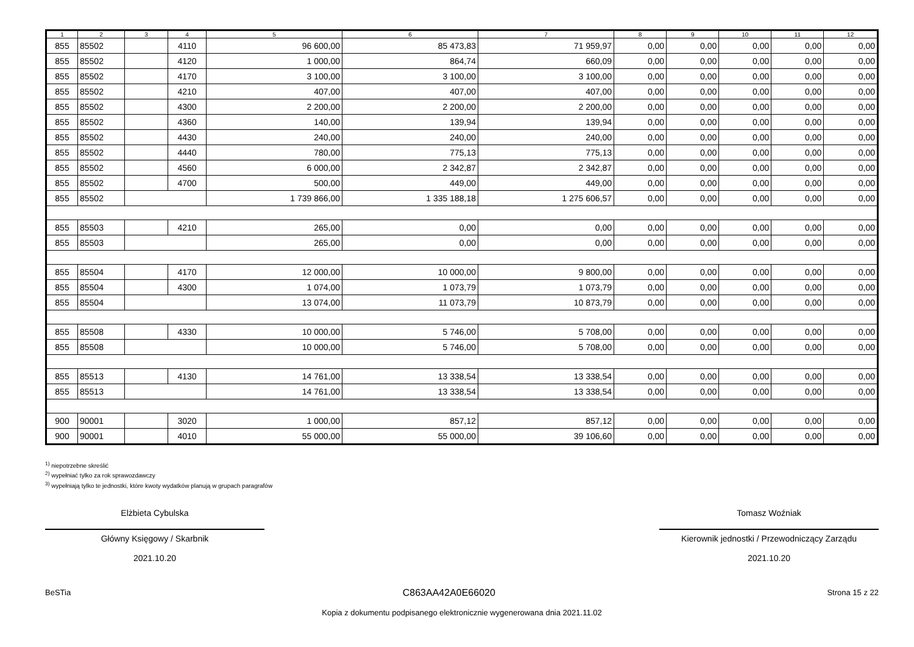| 1 | 2 | 3 | 4 | 5 | 6 | 7 | 8 | 9 | 10 | 11 | 12 |
| --- | --- | --- | --- | --- | --- | --- | --- | --- | --- | --- | --- |
| 855 | 85502 | | 4110 | 96 600,00 | 85 473,83 | 71 959,97 | 0,00 | 0,00 | 0,00 | 0,00 | 0,00 |
| 855 | 85502 | | 4120 | 1 000,00 | 864,74 | 660,09 | 0,00 | 0,00 | 0,00 | 0,00 | 0,00 |
| 855 | 85502 | | 4170 | 3 100,00 | 3 100,00 | 3 100,00 | 0,00 | 0,00 | 0,00 | 0,00 | 0,00 |
| 855 | 85502 | | 4210 | 407,00 | 407,00 | 407,00 | 0,00 | 0,00 | 0,00 | 0,00 | 0,00 |
| 855 | 85502 | | 4300 | 2 200,00 | 2 200,00 | 2 200,00 | 0,00 | 0,00 | 0,00 | 0,00 | 0,00 |
| 855 | 85502 | | 4360 | 140,00 | 139,94 | 139,94 | 0,00 | 0,00 | 0,00 | 0,00 | 0,00 |
| 855 | 85502 | | 4430 | 240,00 | 240,00 | 240,00 | 0,00 | 0,00 | 0,00 | 0,00 | 0,00 |
| 855 | 85502 | | 4440 | 780,00 | 775,13 | 775,13 | 0,00 | 0,00 | 0,00 | 0,00 | 0,00 |
| 855 | 85502 | | 4560 | 6 000,00 | 2 342,87 | 2 342,87 | 0,00 | 0,00 | 0,00 | 0,00 | 0,00 |
| 855 | 85502 | | 4700 | 500,00 | 449,00 | 449,00 | 0,00 | 0,00 | 0,00 | 0,00 | 0,00 |
| 855 | 85502 | | | 1 739 866,00 | 1 335 188,18 | 1 275 606,57 | 0,00 | 0,00 | 0,00 | 0,00 | 0,00 |
| 855 | 85503 | | 4210 | 265,00 | 0,00 | 0,00 | 0,00 | 0,00 | 0,00 | 0,00 | 0,00 |
| 855 | 85503 | | | 265,00 | 0,00 | 0,00 | 0,00 | 0,00 | 0,00 | 0,00 | 0,00 |
| 855 | 85504 | | 4170 | 12 000,00 | 10 000,00 | 9 800,00 | 0,00 | 0,00 | 0,00 | 0,00 | 0,00 |
| 855 | 85504 | | 4300 | 1 074,00 | 1 073,79 | 1 073,79 | 0,00 | 0,00 | 0,00 | 0,00 | 0,00 |
| 855 | 85504 | | | 13 074,00 | 11 073,79 | 10 873,79 | 0,00 | 0,00 | 0,00 | 0,00 | 0,00 |
| 855 | 85508 | | 4330 | 10 000,00 | 5 746,00 | 5 708,00 | 0,00 | 0,00 | 0,00 | 0,00 | 0,00 |
| 855 | 85508 | | | 10 000,00 | 5 746,00 | 5 708,00 | 0,00 | 0,00 | 0,00 | 0,00 | 0,00 |
| 855 | 85513 | | 4130 | 14 761,00 | 13 338,54 | 13 338,54 | 0,00 | 0,00 | 0,00 | 0,00 | 0,00 |
| 855 | 85513 | | | 14 761,00 | 13 338,54 | 13 338,54 | 0,00 | 0,00 | 0,00 | 0,00 | 0,00 |
| 900 | 90001 | | 3020 | 1 000,00 | 857,12 | 857,12 | 0,00 | 0,00 | 0,00 | 0,00 | 0,00 |
| 900 | 90001 | | 4010 | 55 000,00 | 55 000,00 | 39 106,60 | 0,00 | 0,00 | 0,00 | 0,00 | 0,00 |
<sup>1)</sup> niepotrzebne skreślić
<sup>2)</sup> wypełniać tylko za rok sprawozdawczy
<sup>3)</sup> wypełniają tylko te jednostki, które kwoty wydatków planują w grupach paragrafów
Elżbieta Cybulska
Główny Księgowy / Skarbnik
2021.10.20
Tomasz Woźniak
Kierownik jednostki / Przewodniczący Zarządu
2021.10.20
BeSTia C863AA42A0E66020 Strona 15 z 22
Kopia z dokumentu podpisanego elektronicznie wygenerowana dnia 2021.11.02